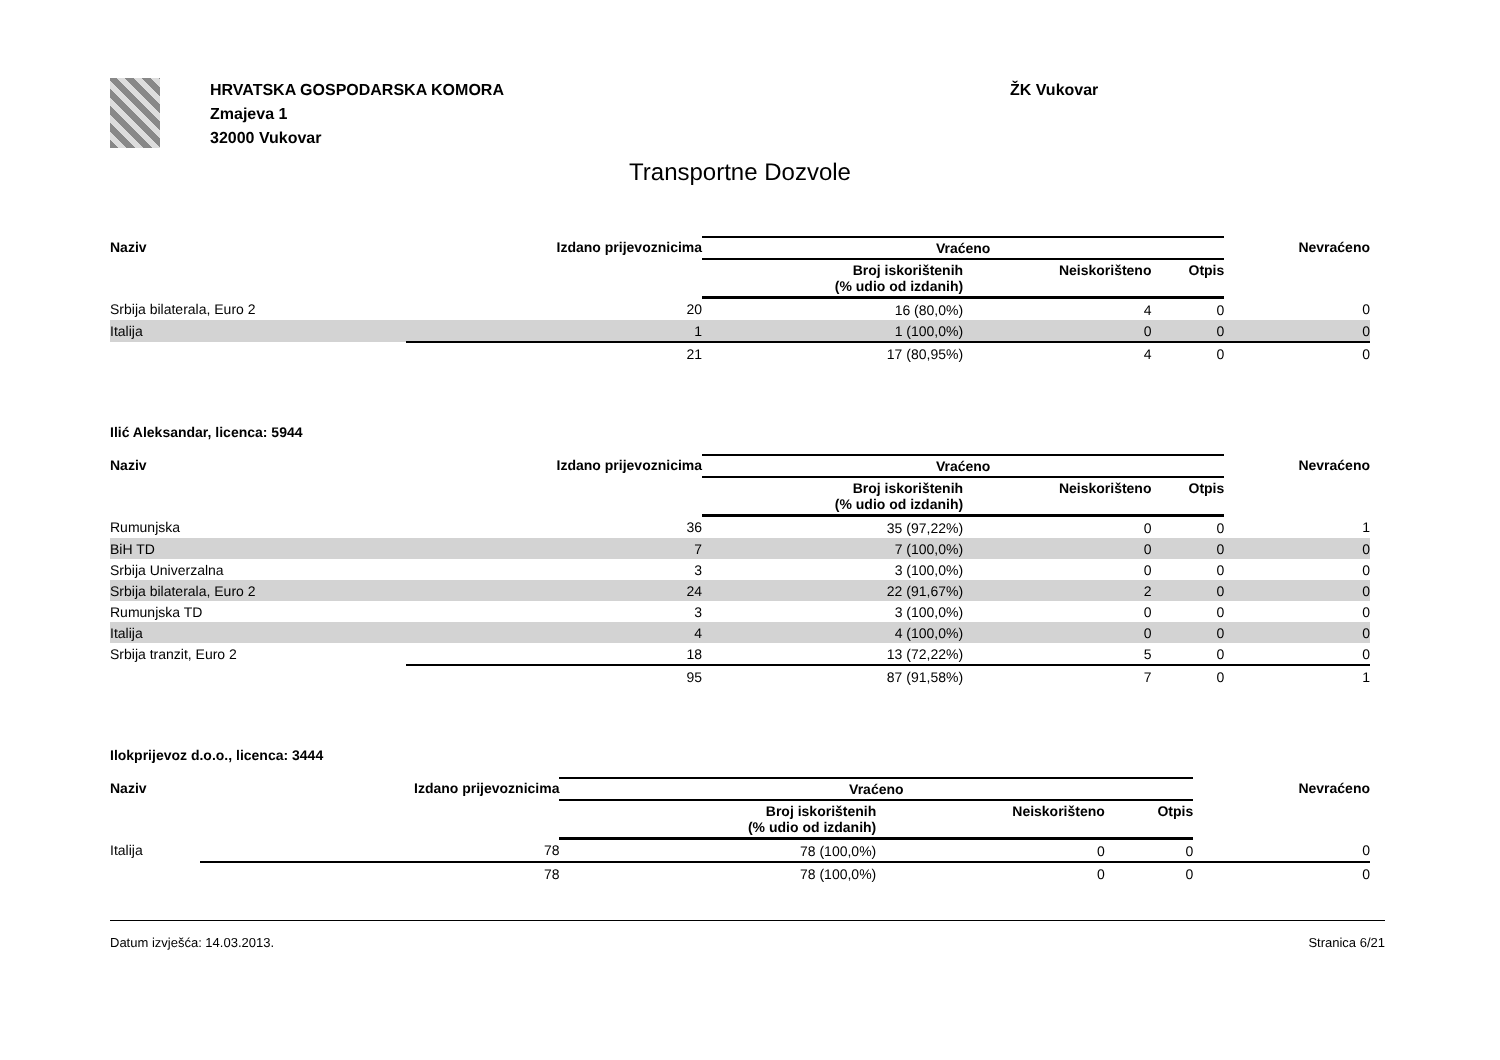HRVATSKA GOSPODARSKA KOMORA
Zmajeva 1
32000 Vukovar
ŽK Vukovar
Transportne Dozvole
| Naziv | Izdano prijevoznicima | Vraćeno | | | Nevraćeno |
| --- | --- | --- | --- | --- | --- |
| | | Broj iskorištenih (% udio od izdanih) | Neiskorišteno | Otpis | |
| Srbija bilaterala, Euro 2 | 20 | 16 (80,0%) | 4 | 0 | 0 |
| Italija | 1 | 1 (100,0%) | 0 | 0 | 0 |
| | 21 | 17 (80,95%) | 4 | 0 | 0 |
Ilić Aleksandar, licenca: 5944
| Naziv | Izdano prijevoznicima | Vraćeno | | | Nevraćeno |
| --- | --- | --- | --- | --- | --- |
| | | Broj iskorištenih (% udio od izdanih) | Neiskorišteno | Otpis | |
| Rumunjska | 36 | 35 (97,22%) | 0 | 0 | 1 |
| BiH TD | 7 | 7 (100,0%) | 0 | 0 | 0 |
| Srbija Univerzalna | 3 | 3 (100,0%) | 0 | 0 | 0 |
| Srbija bilaterala, Euro 2 | 24 | 22 (91,67%) | 2 | 0 | 0 |
| Rumunjska TD | 3 | 3 (100,0%) | 0 | 0 | 0 |
| Italija | 4 | 4 (100,0%) | 0 | 0 | 0 |
| Srbija tranzit, Euro 2 | 18 | 13 (72,22%) | 5 | 0 | 0 |
| | 95 | 87 (91,58%) | 7 | 0 | 1 |
Ilokprijevoz d.o.o., licenca: 3444
| Naziv | Izdano prijevoznicima | Vraćeno | | | Nevraćeno |
| --- | --- | --- | --- | --- | --- |
| | | Broj iskorištenih (% udio od izdanih) | Neiskorišteno | Otpis | |
| Italija | 78 | 78 (100,0%) | 0 | 0 | 0 |
| | 78 | 78 (100,0%) | 0 | 0 | 0 |
Datum izvješća: 14.03.2013. Stranica 6/21